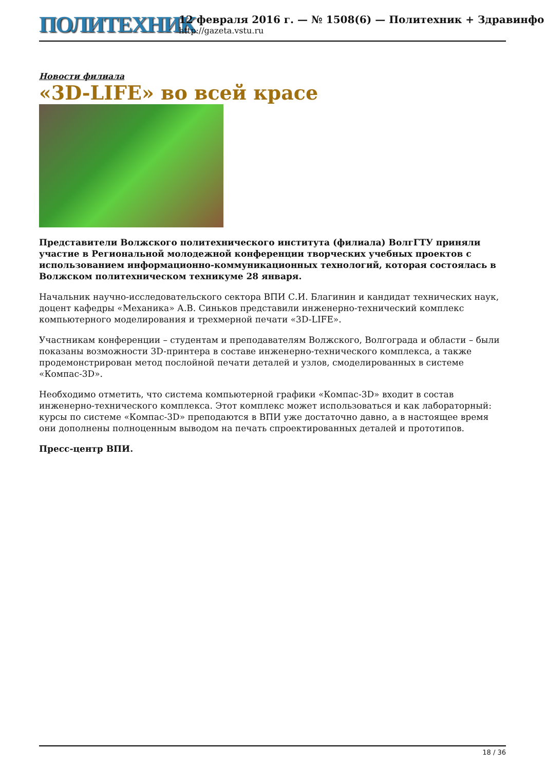ПОЛИТЕХНИК
12 февраля 2016 г. — № 1508(6) — Политехник + Здравинфо
http://gazeta.vstu.ru
Новости филиала
«3D-LIFE» во всей красе
Представители Волжского политехнического института (филиала) ВолгГТУ приняли участие в Региональной молодежной конференции творческих учебных проектов с использованием информационно-коммуникационных технологий, которая состоялась в Волжском политехническом техникуме 28 января.
Начальник научно-исследовательского сектора ВПИ С.И. Благинин и кандидат технических наук, доцент кафедры «Механика» А.В. Синьков представили инженерно-технический комплекс компьютерного моделирования и трехмерной печати «3D-LIFE».
Участникам конференции – студентам и преподавателям Волжского, Волгограда и области – были показаны возможности 3D-принтера в составе инженерно-технического комплекса, а также продемонстрирован метод послойной печати деталей и узлов, смоделированных в системе «Компас-3D».
Необходимо отметить, что система компьютерной графики «Компас-3D» входит в состав инженерно-технического комплекса. Этот комплекс может использоваться и как лабораторный: курсы по системе «Компас-3D» преподаются в ВПИ уже достаточно давно, а в настоящее время они дополнены полноценным выводом на печать спроектированных деталей и прототипов.
Пресс-центр ВПИ.
18 / 36